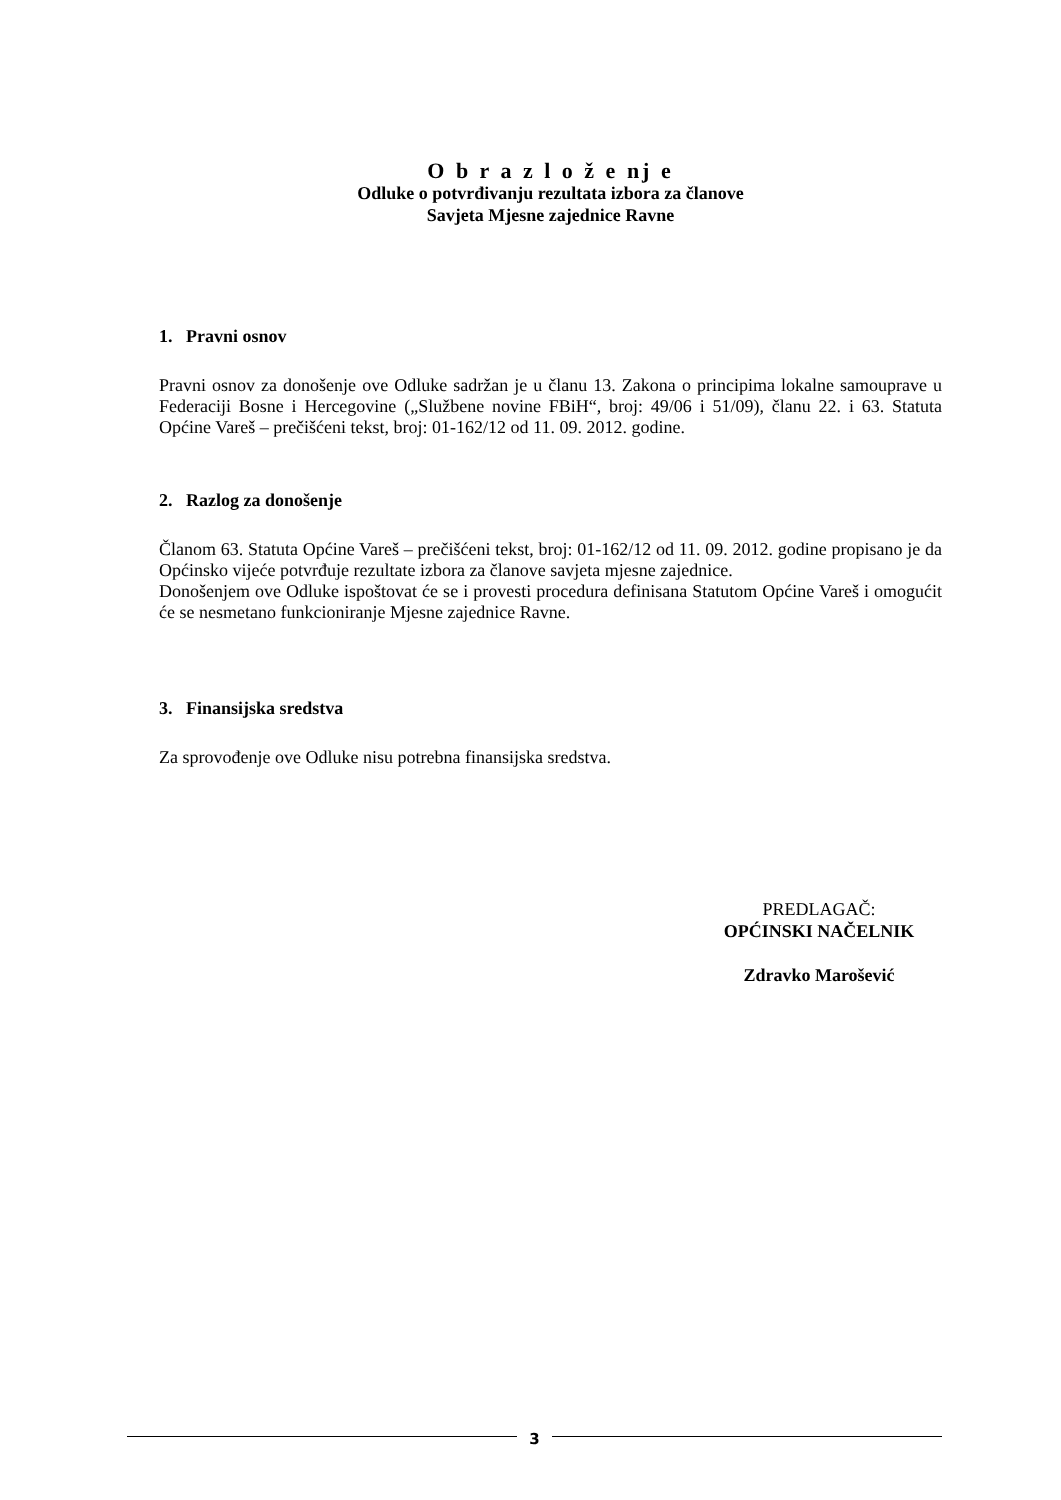O b r a z l o ž e nj e
Odluke o potvrđivanju rezultata izbora za članove
Savjeta Mjesne zajednice Ravne
1. Pravni osnov
Pravni osnov za donošenje ove Odluke sadržan je u članu 13. Zakona o principima lokalne samouprave u Federaciji Bosne i Hercegovine („Službene novine FBiH“, broj: 49/06 i 51/09), članu 22. i 63. Statuta Općine Vareš – prečišćeni tekst, broj: 01-162/12 od 11. 09. 2012. godine.
2. Razlog za donošenje
Članom 63. Statuta Općine Vareš – prečišćeni tekst, broj: 01-162/12 od 11. 09. 2012. godine propisano je da Općinsko vijeće potvrđuje rezultate izbora za članove savjeta mjesne zajednice.
Donošenjem ove Odluke ispoštovat će se i provesti procedura definisana Statutom Općine Vareš i omogućit će se nesmetano funkcioniranje Mjesne zajednice Ravne.
3. Finansijska sredstva
Za sprovođenje ove Odluke nisu potrebna finansijska sredstva.
PREDLAGAČ:
OPĆINSKI NAČELNIK
Zdravko Marošević
3